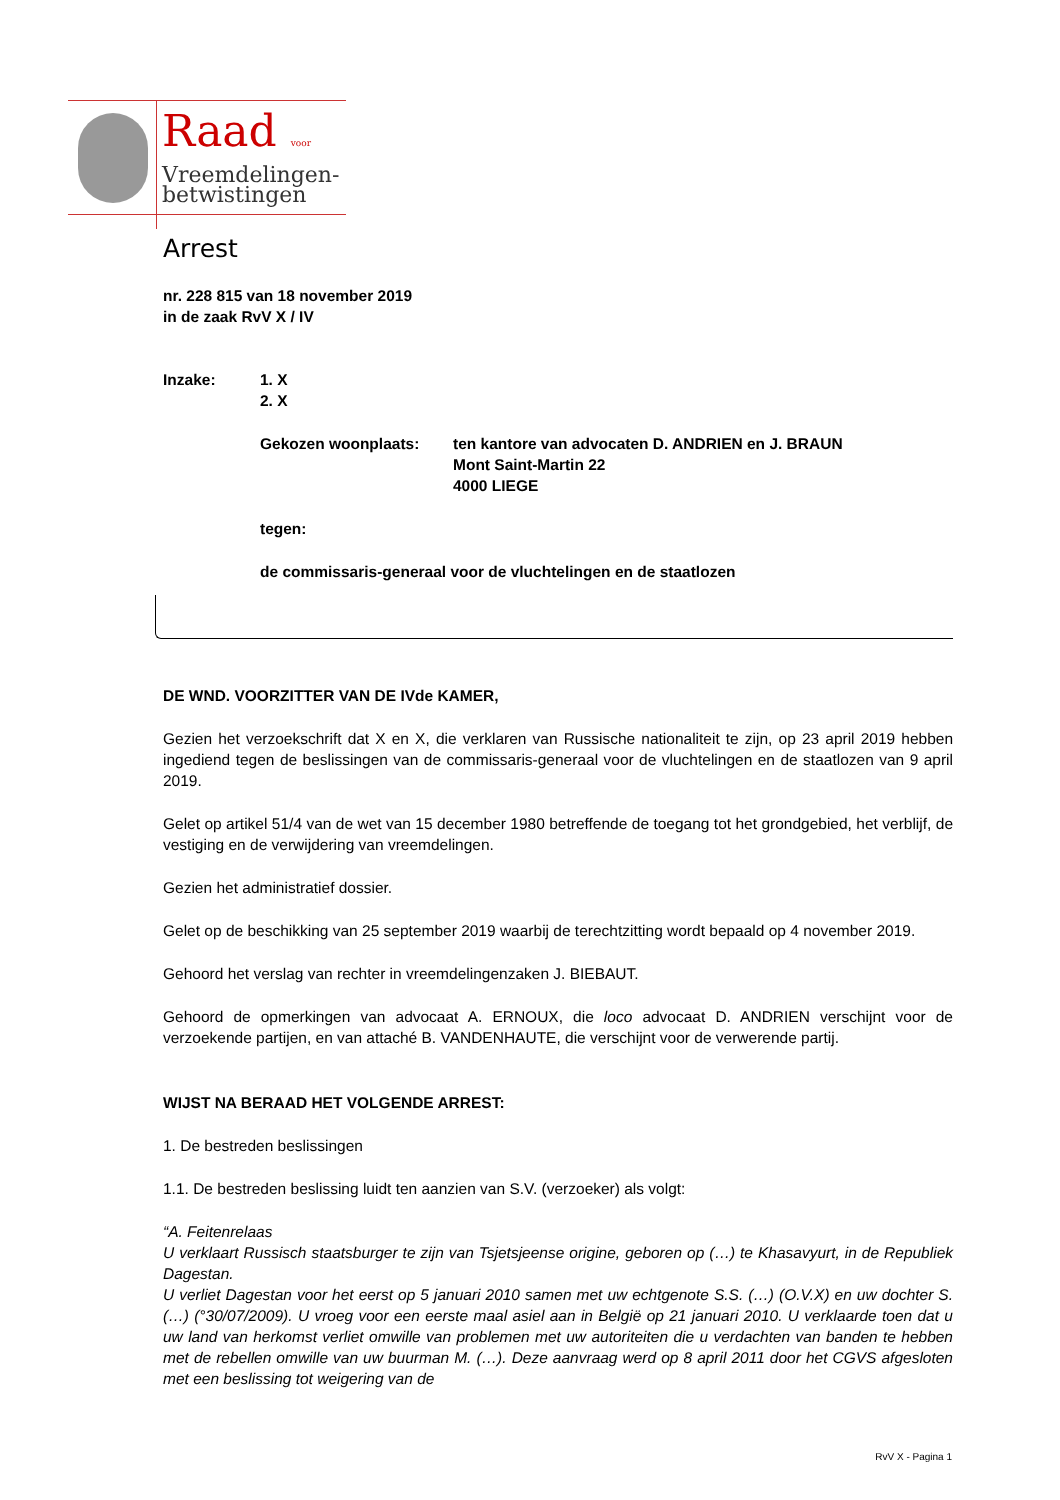Raad voor
Vreemdelingen-
betwistingen
Arrest
nr. 228 815 van 18 november 2019
in de zaak RvV X / IV
Inzake: 1. X
2. X
Gekozen woonplaats: ten kantore van advocaten D. ANDRIEN en J. BRAUN
Mont Saint-Martin 22
4000 LIEGE
tegen:
de commissaris-generaal voor de vluchtelingen en de staatlozen
DE WND. VOORZITTER VAN DE IVde KAMER,
Gezien het verzoekschrift dat X en X, die verklaren van Russische nationaliteit te zijn, op 23 april 2019 hebben ingediend tegen de beslissingen van de commissaris-generaal voor de vluchtelingen en de staatlozen van 9 april 2019.
Gelet op artikel 51/4 van de wet van 15 december 1980 betreffende de toegang tot het grondgebied, het verblijf, de vestiging en de verwijdering van vreemdelingen.
Gezien het administratief dossier.
Gelet op de beschikking van 25 september 2019 waarbij de terechtzitting wordt bepaald op 4 november 2019.
Gehoord het verslag van rechter in vreemdelingenzaken J. BIEBAUT.
Gehoord de opmerkingen van advocaat A. ERNOUX, die loco advocaat D. ANDRIEN verschijnt voor de verzoekende partijen, en van attaché B. VANDENHAUTE, die verschijnt voor de verwerende partij.
WIJST NA BERAAD HET VOLGENDE ARREST:
1. De bestreden beslissingen
1.1. De bestreden beslissing luidt ten aanzien van S.V. (verzoeker) als volgt:
“A. Feitenrelaas
U verklaart Russisch staatsburger te zijn van Tsjetsjeense origine, geboren op (…) te Khasavyurt, in de Republiek Dagestan.
U verliet Dagestan voor het eerst op 5 januari 2010 samen met uw echtgenote S.S. (…) (O.V.X) en uw dochter S. (…) (°30/07/2009). U vroeg voor een eerste maal asiel aan in België op 21 januari 2010. U verklaarde toen dat u uw land van herkomst verliet omwille van problemen met uw autoriteiten die u verdachten van banden te hebben met de rebellen omwille van uw buurman M. (…). Deze aanvraag werd op 8 april 2011 door het CGVS afgesloten met een beslissing tot weigering van de
RvV X - Pagina 1